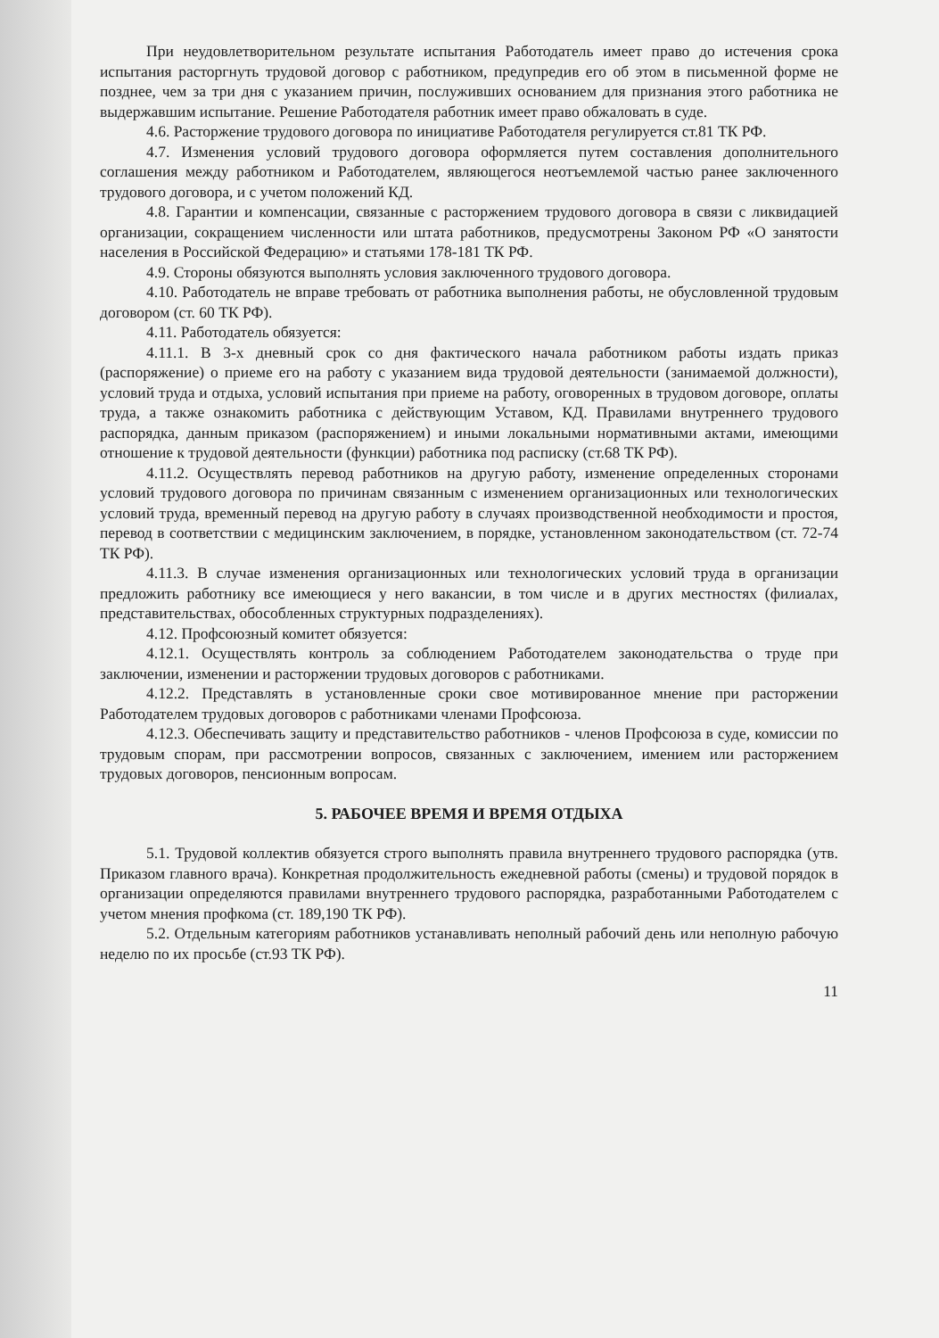При неудовлетворительном результате испытания Работодатель имеет право до истечения срока испытания расторгнуть трудовой договор с работником, предупредив его об этом в письменной форме не позднее, чем за три дня с указанием причин, послуживших основанием для признания этого работника не выдержавшим испытание. Решение Работодателя работник имеет право обжаловать в суде.
4.6. Расторжение трудового договора по инициативе Работодателя регулируется ст.81 ТК РФ.
4.7. Изменения условий трудового договора оформляется путем составления дополнительного соглашения между работником и Работодателем, являющегося неотъемлемой частью ранее заключенного трудового договора, и с учетом положений КД.
4.8. Гарантии и компенсации, связанные с расторжением трудового договора в связи с ликвидацией организации, сокращением численности или штата работников, предусмотрены Законом РФ «О занятости населения в Российской Федерацию» и статьями 178-181 ТК РФ.
4.9. Стороны обязуются выполнять условия заключенного трудового договора.
4.10. Работодатель не вправе требовать от работника выполнения работы, не обусловленной трудовым договором (ст. 60 ТК РФ).
4.11. Работодатель обязуется:
4.11.1. В 3-х дневный срок со дня фактического начала работником работы издать приказ (распоряжение) о приеме его на работу с указанием вида трудовой деятельности (занимаемой должности), условий труда и отдыха, условий испытания при приеме на работу, оговоренных в трудовом договоре, оплаты труда, а также ознакомить работника с действующим Уставом, КД. Правилами внутреннего трудового распорядка, данным приказом (распоряжением) и иными локальными нормативными актами, имеющими отношение к трудовой деятельности (функции) работника под расписку (ст.68 ТК РФ).
4.11.2. Осуществлять перевод работников на другую работу, изменение определенных сторонами условий трудового договора по причинам связанным с изменением организационных или технологических условий труда, временный перевод на другую работу в случаях производственной необходимости и простоя, перевод в соответствии с медицинским заключением, в порядке, установленном законодательством (ст. 72-74 ТК РФ).
4.11.3. В случае изменения организационных или технологических условий труда в организации предложить работнику все имеющиеся у него вакансии, в том числе и в других местностях (филиалах, представительствах, обособленных структурных подразделениях).
4.12. Профсоюзный комитет обязуется:
4.12.1. Осуществлять контроль за соблюдением Работодателем законодательства о труде при заключении, изменении и расторжении трудовых договоров с работниками.
4.12.2. Представлять в установленные сроки свое мотивированное мнение при расторжении Работодателем трудовых договоров с работниками членами Профсоюза.
4.12.3. Обеспечивать защиту и представительство работников - членов Профсоюза в суде, комиссии по трудовым спорам, при рассмотрении вопросов, связанных с заключением, имением или расторжением трудовых договоров, пенсионным вопросам.
5. РАБОЧЕЕ ВРЕМЯ И ВРЕМЯ ОТДЫХА
5.1. Трудовой коллектив обязуется строго выполнять правила внутреннего трудового распорядка (утв. Приказом главного врача). Конкретная продолжительность ежедневной работы (смены) и трудовой порядок в организации определяются правилами внутреннего трудового распорядка, разработанными Работодателем с учетом мнения профкома (ст. 189,190 ТК РФ).
5.2. Отдельным категориям работников устанавливать неполный рабочий день или неполную рабочую неделю по их просьбе (ст.93 ТК РФ).
11